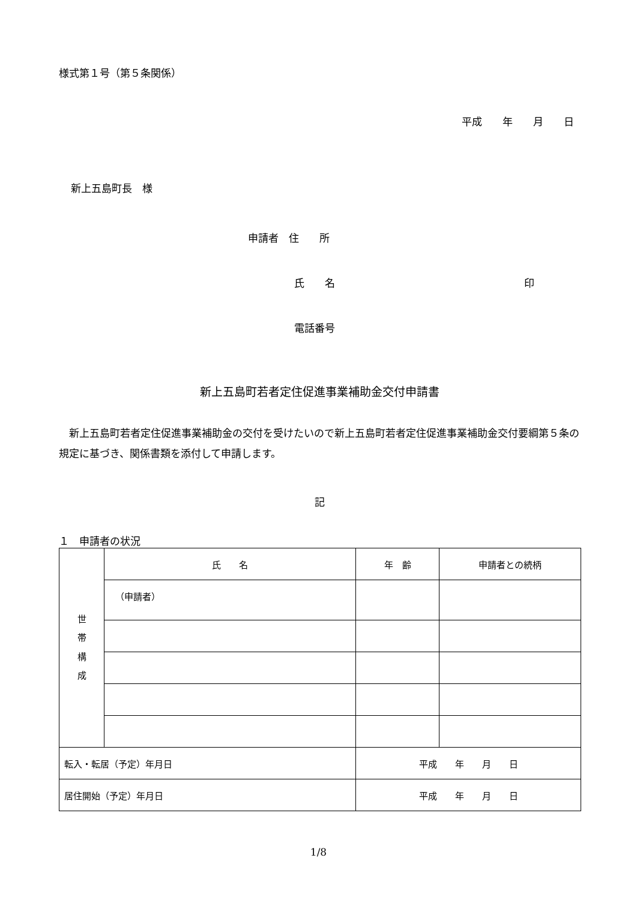様式第１号（第５条関係）
平成　　年　　月　　日
新上五島町長　様
申請者　住　　所
氏　　名 印
電話番号
新上五島町若者定住促進事業補助金交付申請書
新上五島町若者定住促進事業補助金の交付を受けたいので新上五島町若者定住促進事業補助金交付要綱第５条の規定に基づき、関係書類を添付して申請します。
記
１　申請者の状況
| 世 帯 構 成 | 氏 名 | 年 齢 | 申請者との続柄 |
| | （申請者） | | |
| 転入・転居（予定）年月日 | | 平成 年 月 日 | |
| 居住開始（予定）年月日 | | 平成 年 月 日 | |
1/8